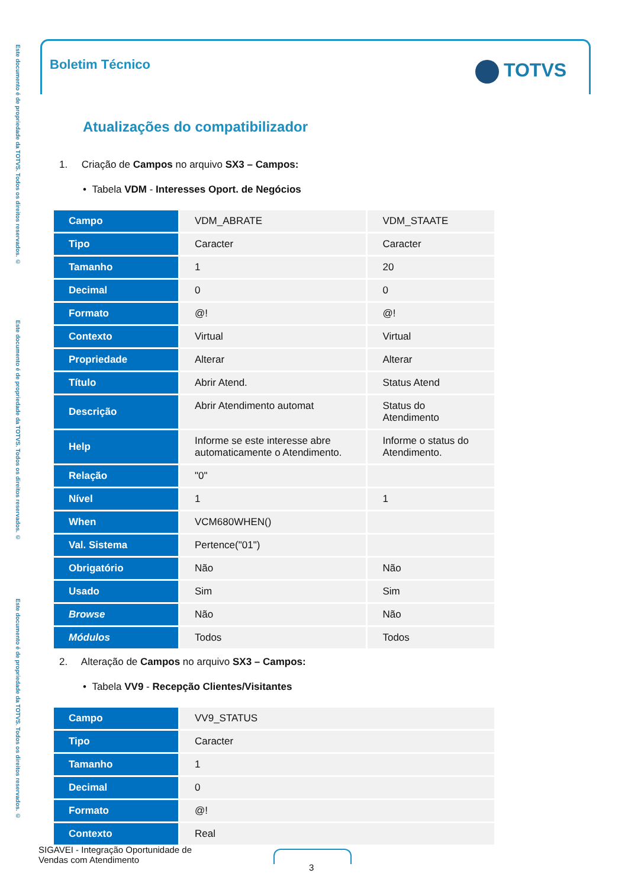Este documento é de propriedade da TOTVS. Todos os direitos reservados. ©
Este documento é de propriedade da TOTVS. Todos os direitos reservados. ©
Este documento é de propriedade da TOTVS. Todos os direitos reservados. ©
Boletim Técnico TOTVS
Atualizações do compatibilizador
1. Criação de Campos no arquivo SX3 – Campos:
• Tabela VDM - Interesses Oport. de Negócios
| Campo | VDM_ABRATE | VDM_STAATE |
| Tipo | Caracter | Caracter |
| Tamanho | 1 | 20 |
| Decimal | 0 | 0 |
| Formato | @! | @! |
| Contexto | Virtual | Virtual |
| Propriedade | Alterar | Alterar |
| Título | Abrir Atend. | Status Atend |
| Descrição | Abrir Atendimento automat | Status do Atendimento |
| Help | Informe se este interesse abre automaticamente o Atendimento. | Informe o status do Atendimento. |
| Relação | "0" | |
| Nível | 1 | 1 |
| When | VCM680WHEN() | |
| Val. Sistema | Pertence("01") | |
| Obrigatório | Não | Não |
| Usado | Sim | Sim |
| Browse | Não | Não |
| Módulos | Todos | Todos |
2. Alteração de Campos no arquivo SX3 – Campos:
• Tabela VV9 - Recepção Clientes/Visitantes
| Campo | VV9_STATUS |
| Tipo | Caracter |
| Tamanho | 1 |
| Decimal | 0 |
| Formato | @! |
| Contexto | Real |
SIGAVEI - Integração Oportunidade de
Vendas com Atendimento
3